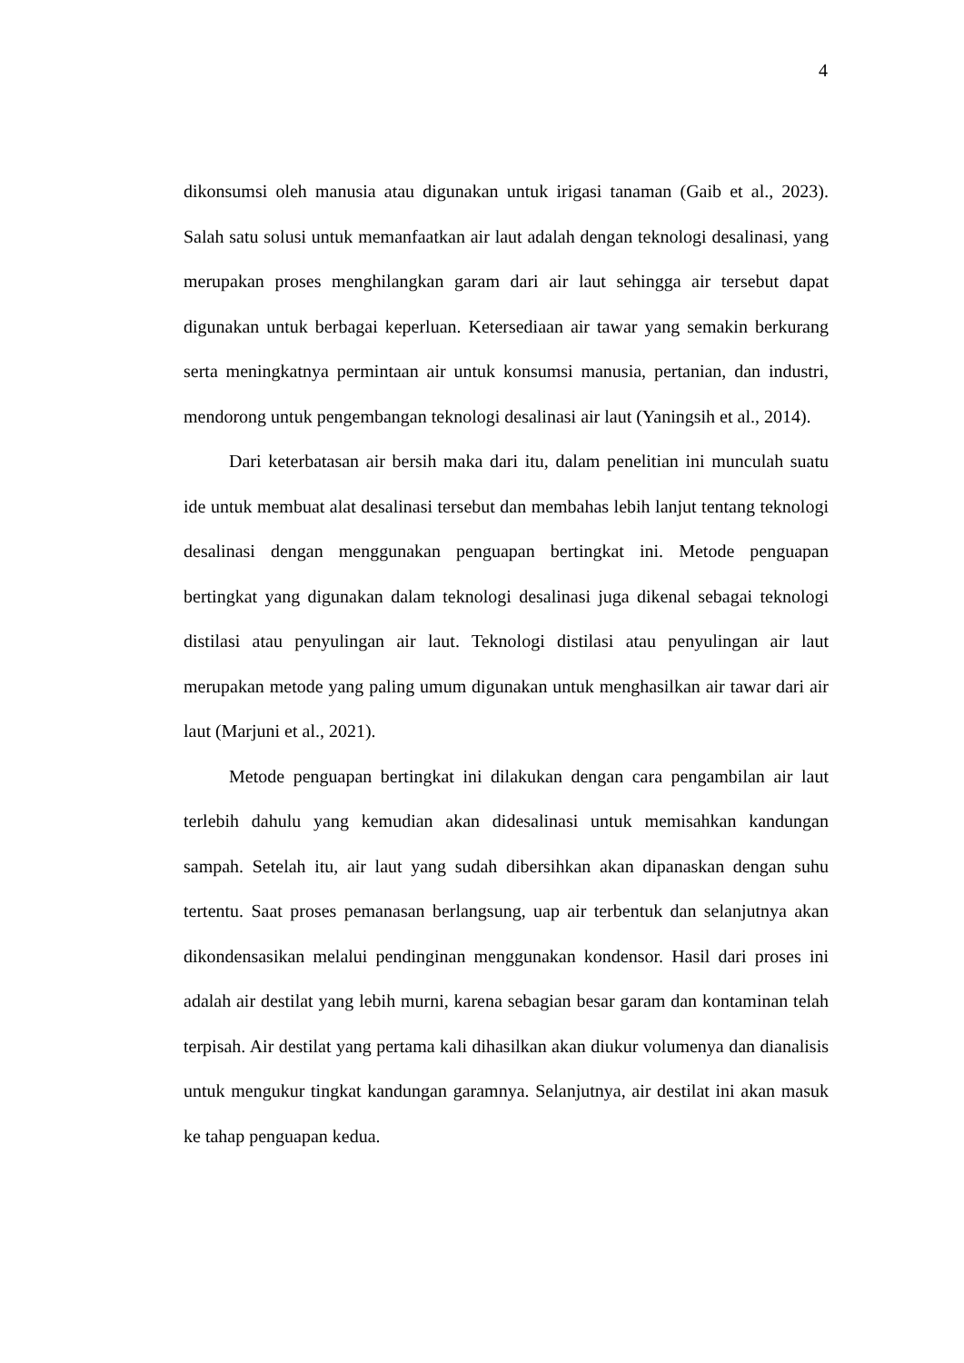4
dikonsumsi oleh manusia atau digunakan untuk irigasi tanaman (Gaib et al., 2023). Salah satu solusi untuk memanfaatkan air laut adalah dengan teknologi desalinasi, yang merupakan proses menghilangkan garam dari air laut sehingga air tersebut dapat digunakan untuk berbagai keperluan. Ketersediaan air tawar yang semakin berkurang serta meningkatnya permintaan air untuk konsumsi manusia, pertanian, dan industri, mendorong untuk pengembangan teknologi desalinasi air laut (Yaningsih et al., 2014).
Dari keterbatasan air bersih maka dari itu, dalam penelitian ini munculah suatu ide untuk membuat alat desalinasi tersebut dan membahas lebih lanjut tentang teknologi desalinasi dengan menggunakan penguapan bertingkat ini. Metode penguapan bertingkat yang digunakan dalam teknologi desalinasi juga dikenal sebagai teknologi distilasi atau penyulingan air laut. Teknologi distilasi atau penyulingan air laut merupakan metode yang paling umum digunakan untuk menghasilkan air tawar dari air laut (Marjuni et al., 2021).
Metode penguapan bertingkat ini dilakukan dengan cara pengambilan air laut terlebih dahulu yang kemudian akan didesalinasi untuk memisahkan kandungan sampah. Setelah itu, air laut yang sudah dibersihkan akan dipanaskan dengan suhu tertentu. Saat proses pemanasan berlangsung, uap air terbentuk dan selanjutnya akan dikondensasikan melalui pendinginan menggunakan kondensor. Hasil dari proses ini adalah air destilat yang lebih murni, karena sebagian besar garam dan kontaminan telah terpisah. Air destilat yang pertama kali dihasilkan akan diukur volumenya dan dianalisis untuk mengukur tingkat kandungan garamnya. Selanjutnya, air destilat ini akan masuk ke tahap penguapan kedua.